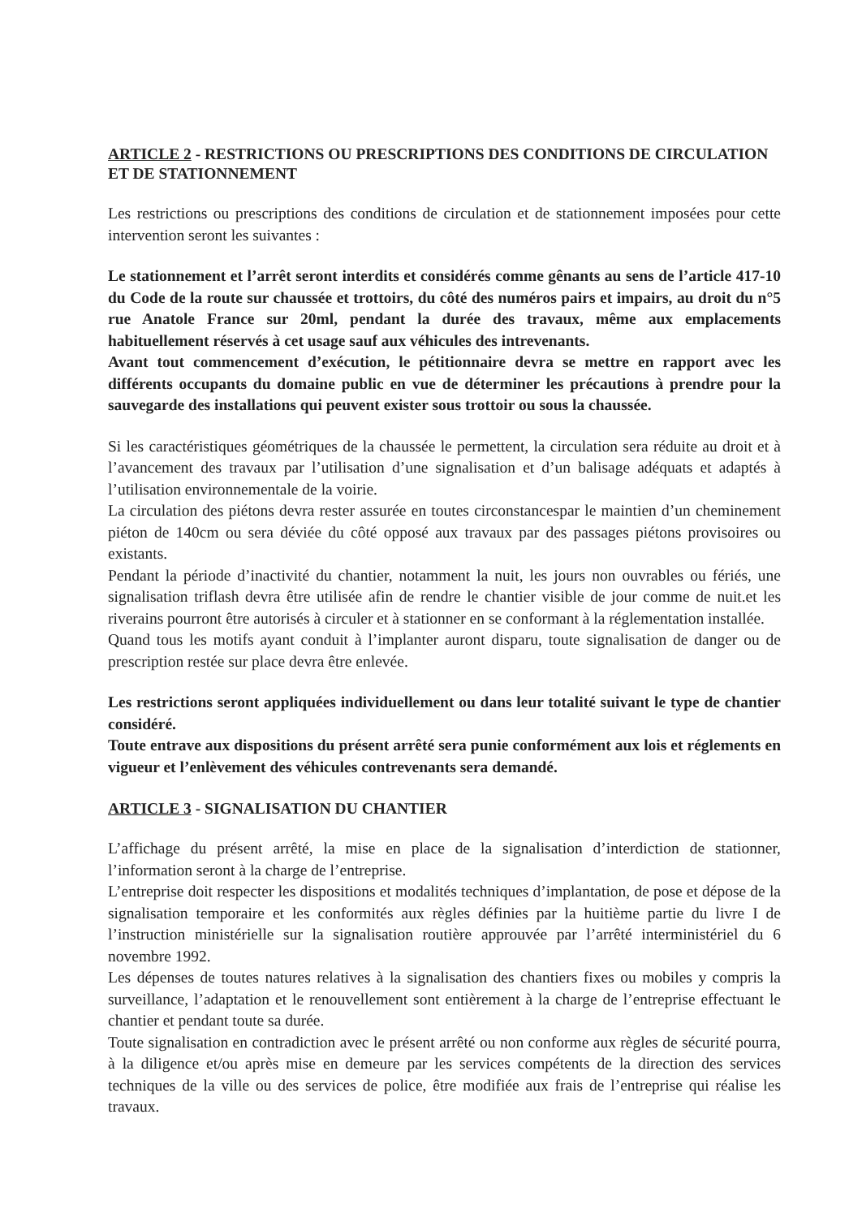ARTICLE 2 - RESTRICTIONS OU PRESCRIPTIONS DES CONDITIONS DE CIRCULATION ET DE STATIONNEMENT
Les restrictions ou prescriptions des conditions de circulation et de stationnement imposées pour cette intervention seront les suivantes :
Le stationnement et l’arrêt seront interdits et considérés comme gênants au sens de l’article 417-10 du Code de la route sur chaussée et trottoirs, du côté des numéros pairs et impairs, au droit du n°5 rue Anatole France sur 20ml, pendant la durée des travaux, même aux emplacements habituellement réservés à cet usage sauf aux véhicules des intrevenants.
Avant tout commencement d’exécution, le pétitionnaire devra se mettre en rapport avec les différents occupants du domaine public en vue de déterminer les précautions à prendre pour la sauvegarde des installations qui peuvent exister sous trottoir ou sous la chaussée.
Si les caractéristiques géométriques de la chaussée le permettent, la circulation sera réduite au droit et à l’avancement des travaux par l’utilisation d’une signalisation et d’un balisage adéquats et adaptés à l’utilisation environnementale de la voirie.
La circulation des piétons devra rester assurée en toutes circonstancespar le maintien d’un cheminement piéton de 140cm ou sera déviée du côté opposé aux travaux par des passages piétons provisoires ou existants.
Pendant la période d’inactivité du chantier, notamment la nuit, les jours non ouvrables ou fériés, une signalisation triflash devra être utilisée afin de rendre le chantier visible de jour comme de nuit.et les riverains pourront être autorisés à circuler et à stationner en se conformant à la réglementation installée.
Quand tous les motifs ayant conduit à l’implanter auront disparu, toute signalisation de danger ou de prescription restée sur place devra être enlevée.
Les restrictions seront appliquées individuellement ou dans leur totalité suivant le type de chantier considéré.
Toute entrave aux dispositions du présent arrêté sera punie conformément aux lois et réglements en vigueur et l’enlèvement des véhicules contrevenants sera demandé.
ARTICLE 3 - SIGNALISATION DU CHANTIER
L’affichage du présent arrêté, la mise en place de la signalisation d’interdiction de stationner, l’information seront à la charge de l’entreprise.
L’entreprise doit respecter les dispositions et modalités techniques d’implantation, de pose et dépose de la signalisation temporaire et les conformités aux règles définies par la huitième partie du livre I de l’instruction ministérielle sur la signalisation routière approuvée par l’arrêté interministériel du 6 novembre 1992.
Les dépenses de toutes natures relatives à la signalisation des chantiers fixes ou mobiles y compris la surveillance, l’adaptation et le renouvellement sont entièrement à la charge de l’entreprise effectuant le chantier et pendant toute sa durée.
Toute signalisation en contradiction avec le présent arrêté ou non conforme aux règles de sécurité pourra, à la diligence et/ou après mise en demeure par les services compétents de la direction des services techniques de la ville ou des services de police, être modifiée aux frais de l’entreprise qui réalise les travaux.